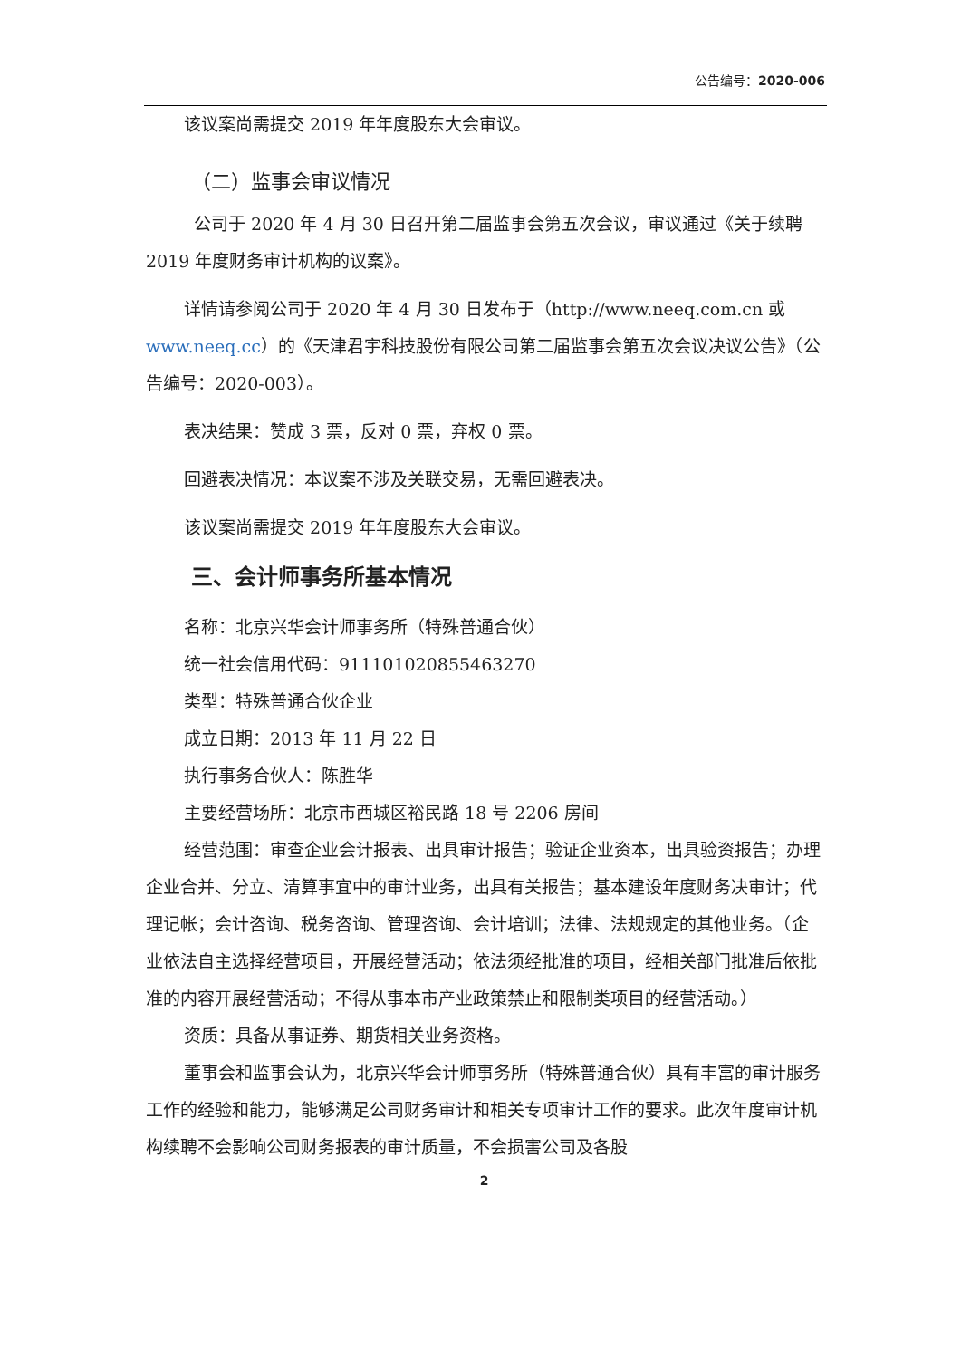公告编号：2020-006
该议案尚需提交 2019 年年度股东大会审议。
（二）监事会审议情况
公司于 2020 年 4 月 30 日召开第二届监事会第五次会议，审议通过《关于续聘 2019 年度财务审计机构的议案》。
详情请参阅公司于 2020 年 4 月 30 日发布于（http://www.neeq.com.cn 或 www.neeq.cc）的《天津君宇科技股份有限公司第二届监事会第五次会议决议公告》（公告编号：2020-003）。
表决结果：赞成 3 票，反对 0 票，弃权 0 票。
回避表决情况：本议案不涉及关联交易，无需回避表决。
该议案尚需提交 2019 年年度股东大会审议。
三、会计师事务所基本情况
名称：北京兴华会计师事务所（特殊普通合伙）
统一社会信用代码：911101020855463270
类型：特殊普通合伙企业
成立日期：2013 年 11 月 22 日
执行事务合伙人：陈胜华
主要经营场所：北京市西城区裕民路 18 号 2206 房间
经营范围：审查企业会计报表、出具审计报告；验证企业资本，出具验资报告；办理企业合并、分立、清算事宜中的审计业务，出具有关报告；基本建设年度财务决审计；代理记帐；会计咨询、税务咨询、管理咨询、会计培训；法律、法规规定的其他业务。（企业依法自主选择经营项目，开展经营活动；依法须经批准的项目，经相关部门批准后依批准的内容开展经营活动；不得从事本市产业政策禁止和限制类项目的经营活动。）
资质：具备从事证券、期货相关业务资格。
董事会和监事会认为，北京兴华会计师事务所（特殊普通合伙）具有丰富的审计服务工作的经验和能力，能够满足公司财务审计和相关专项审计工作的要求。此次年度审计机构续聘不会影响公司财务报表的审计质量，不会损害公司及各股
2